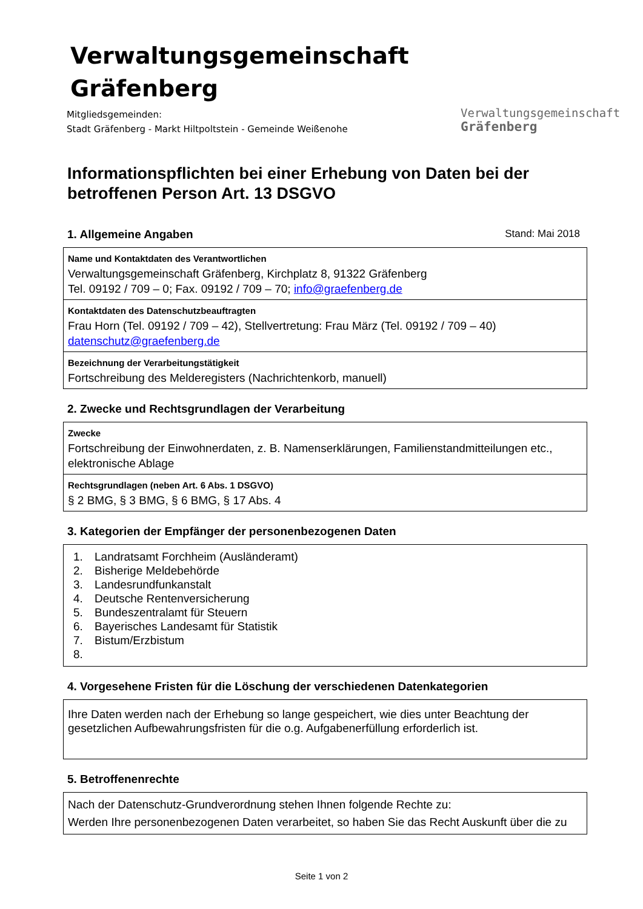Verwaltungsgemeinschaft
Gräfenberg
Mitgliedsgemeinden:
Stadt Gräfenberg - Markt Hiltpoltstein - Gemeinde Weißenohe
Verwaltungsgemeinschaft
Gräfenberg
Informationspflichten bei einer Erhebung von Daten bei der betroffenen Person Art. 13 DSGVO
1. Allgemeine Angaben Stand: Mai 2018
Name und Kontaktdaten des Verantwortlichen
Verwaltungsgemeinschaft Gräfenberg, Kirchplatz 8, 91322 Gräfenberg
Tel. 09192 / 709 – 0; Fax. 09192 / 709 – 70; info@graefenberg.de
Kontaktdaten des Datenschutzbeauftragten
Frau Horn (Tel. 09192 / 709 – 42), Stellvertretung: Frau März (Tel. 09192 / 709 – 40)
datenschutz@graefenberg.de
Bezeichnung der Verarbeitungstätigkeit
Fortschreibung des Melderegisters (Nachrichtenkorb, manuell)
2. Zwecke und Rechtsgrundlagen der Verarbeitung
Zwecke
Fortschreibung der Einwohnerdaten, z. B. Namenserklärungen, Familienstandmitteilungen etc., elektronische Ablage
Rechtsgrundlagen (neben Art. 6 Abs. 1 DSGVO)
§ 2 BMG, § 3 BMG, § 6 BMG, § 17 Abs. 4
3. Kategorien der Empfänger der personenbezogenen Daten
1. Landratsamt Forchheim (Ausländeramt)
2. Bisherige Meldebehörde
3. Landesrundfunkanstalt
4. Deutsche Rentenversicherung
5. Bundeszentralamt für Steuern
6. Bayerisches Landesamt für Statistik
7. Bistum/Erzbistum
4. Vorgesehene Fristen für die Löschung der verschiedenen Datenkategorien
Ihre Daten werden nach der Erhebung so lange gespeichert, wie dies unter Beachtung der gesetzlichen Aufbewahrungsfristen für die o.g. Aufgabenerfüllung erforderlich ist.
5. Betroffenenrechte
Nach der Datenschutz-Grundverordnung stehen Ihnen folgende Rechte zu:
Werden Ihre personenbezogenen Daten verarbeitet, so haben Sie das Recht Auskunft über die zu
Seite 1 von 2